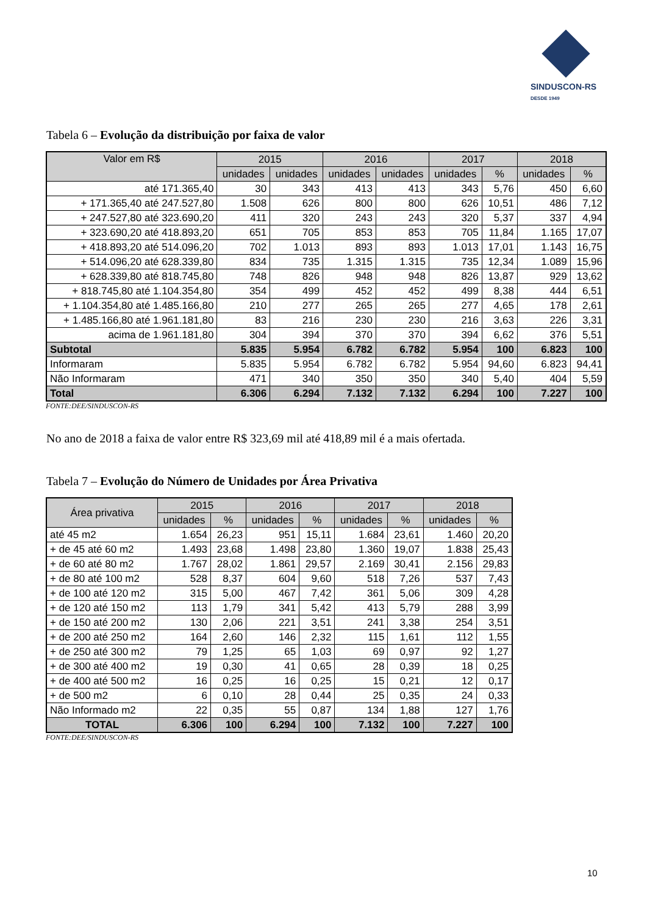SINDUSCON-RS
DESDE 1949
Tabela 6 – Evolução da distribuição por faixa de valor
| Valor em R$ | 2015 | | 2016 | | 2017 | | 2018 | |
| --- | --- | --- | --- | --- | --- | --- | --- | --- |
| | unidades | unidades | unidades | unidades | unidades | % | unidades | % |
| até 171.365,40 | 30 | 343 | 413 | 413 | 343 | 5,76 | 450 | 6,60 |
| + 171.365,40 até 247.527,80 | 1.508 | 626 | 800 | 800 | 626 | 10,51 | 486 | 7,12 |
| + 247.527,80 até 323.690,20 | 411 | 320 | 243 | 243 | 320 | 5,37 | 337 | 4,94 |
| + 323.690,20 até 418.893,20 | 651 | 705 | 853 | 853 | 705 | 11,84 | 1.165 | 17,07 |
| + 418.893,20 até 514.096,20 | 702 | 1.013 | 893 | 893 | 1.013 | 17,01 | 1.143 | 16,75 |
| + 514.096,20 até 628.339,80 | 834 | 735 | 1.315 | 1.315 | 735 | 12,34 | 1.089 | 15,96 |
| + 628.339,80 até 818.745,80 | 748 | 826 | 948 | 948 | 826 | 13,87 | 929 | 13,62 |
| + 818.745,80 até 1.104.354,80 | 354 | 499 | 452 | 452 | 499 | 8,38 | 444 | 6,51 |
| + 1.104.354,80 até 1.485.166,80 | 210 | 277 | 265 | 265 | 277 | 4,65 | 178 | 2,61 |
| + 1.485.166,80 até 1.961.181,80 | 83 | 216 | 230 | 230 | 216 | 3,63 | 226 | 3,31 |
| acima de 1.961.181,80 | 304 | 394 | 370 | 370 | 394 | 6,62 | 376 | 5,51 |
| Subtotal | 5.835 | 5.954 | 6.782 | 6.782 | 5.954 | 100 | 6.823 | 100 |
| Informaram | 5.835 | 5.954 | 6.782 | 6.782 | 5.954 | 94,60 | 6.823 | 94,41 |
| Não Informaram | 471 | 340 | 350 | 350 | 340 | 5,40 | 404 | 5,59 |
| Total | 6.306 | 6.294 | 7.132 | 7.132 | 6.294 | 100 | 7.227 | 100 |
FONTE:DEE/SINDUSCON-RS
No ano de 2018 a faixa de valor entre R$ 323,69 mil até 418,89 mil é a mais ofertada.
Tabela 7 – Evolução do Número de Unidades por Área Privativa
| Área privativa | 2015 | | 2016 | | 2017 | | 2018 | |
| --- | --- | --- | --- | --- | --- | --- | --- | --- |
| | unidades | % | unidades | % | unidades | % | unidades | % |
| até 45 m2 | 1.654 | 26,23 | 951 | 15,11 | 1.684 | 23,61 | 1.460 | 20,20 |
| + de 45 até 60 m2 | 1.493 | 23,68 | 1.498 | 23,80 | 1.360 | 19,07 | 1.838 | 25,43 |
| + de 60 até 80 m2 | 1.767 | 28,02 | 1.861 | 29,57 | 2.169 | 30,41 | 2.156 | 29,83 |
| + de 80 até 100 m2 | 528 | 8,37 | 604 | 9,60 | 518 | 7,26 | 537 | 7,43 |
| + de 100 até 120 m2 | 315 | 5,00 | 467 | 7,42 | 361 | 5,06 | 309 | 4,28 |
| + de 120 até 150 m2 | 113 | 1,79 | 341 | 5,42 | 413 | 5,79 | 288 | 3,99 |
| + de 150 até 200 m2 | 130 | 2,06 | 221 | 3,51 | 241 | 3,38 | 254 | 3,51 |
| + de 200 até 250 m2 | 164 | 2,60 | 146 | 2,32 | 115 | 1,61 | 112 | 1,55 |
| + de 250 até 300 m2 | 79 | 1,25 | 65 | 1,03 | 69 | 0,97 | 92 | 1,27 |
| + de 300 até 400 m2 | 19 | 0,30 | 41 | 0,65 | 28 | 0,39 | 18 | 0,25 |
| + de 400 até 500 m2 | 16 | 0,25 | 16 | 0,25 | 15 | 0,21 | 12 | 0,17 |
| + de 500 m2 | 6 | 0,10 | 28 | 0,44 | 25 | 0,35 | 24 | 0,33 |
| Não Informado m2 | 22 | 0,35 | 55 | 0,87 | 134 | 1,88 | 127 | 1,76 |
| TOTAL | 6.306 | 100 | 6.294 | 100 | 7.132 | 100 | 7.227 | 100 |
FONTE:DEE/SINDUSCON-RS
10